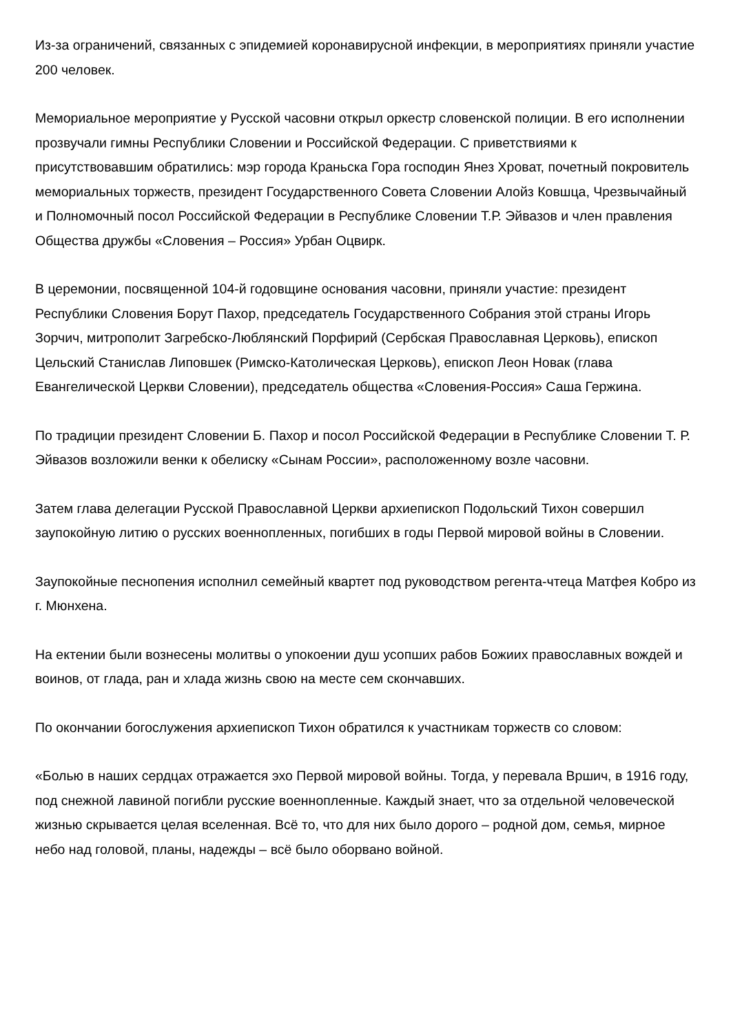Из-за ограничений, связанных с эпидемией коронавирусной инфекции, в мероприятиях приняли участие 200 человек.
Мемориальное мероприятие у Русской часовни открыл оркестр словенской полиции. В его исполнении прозвучали гимны Республики Словении и Российской Федерации. С приветствиями к присутствовавшим обратились: мэр города Краньска Гора господин Янез Хроват, почетный покровитель мемориальных торжеств, президент Государственного Совета Словении Алойз Ковшца, Чрезвычайный и Полномочный посол Российской Федерации в Республике Словении Т.Р. Эйвазов и член правления Общества дружбы «Словения – Россия» Урбан Оцвирк.
В церемонии, посвященной 104-й годовщине основания часовни, приняли участие: президент Республики Словения Борут Пахор, председатель Государственного Собрания этой страны Игорь Зорчич, митрополит Загребско-Люблянский Порфирий (Сербская Православная Церковь), епископ Цельский Станислав Липовшек (Римско-Католическая Церковь), епископ Леон Новак (глава Евангелической Церкви Словении), председатель общества «Словения-Россия» Саша Гержина.
По традиции президент Словении Б. Пахор и посол Российской Федерации в Республике Словении Т. Р. Эйвазов возложили венки к обелиску «Сынам России», расположенному возле часовни.
Затем глава делегации Русской Православной Церкви архиепископ Подольский Тихон совершил заупокойную литию о русских военнопленных, погибших в годы Первой мировой войны в Словении.
Заупокойные песнопения исполнил семейный квартет под руководством регента-чтеца Матфея Кобро из г. Мюнхена.
На ектении были вознесены молитвы о упокоении душ усопших рабов Божиих православных вождей и воинов, от глада, ран и хлада жизнь свою на месте сем скончавших.
По окончании богослужения архиепископ Тихон обратился к участникам торжеств со словом:
«Болью в наших сердцах отражается эхо Первой мировой войны. Тогда, у перевала Вршич, в 1916 году, под снежной лавиной погибли русские военнопленные. Каждый знает, что за отдельной человеческой жизнью скрывается целая вселенная. Всё то, что для них было дорого – родной дом, семья, мирное небо над головой, планы, надежды – всё было оборвано войной.